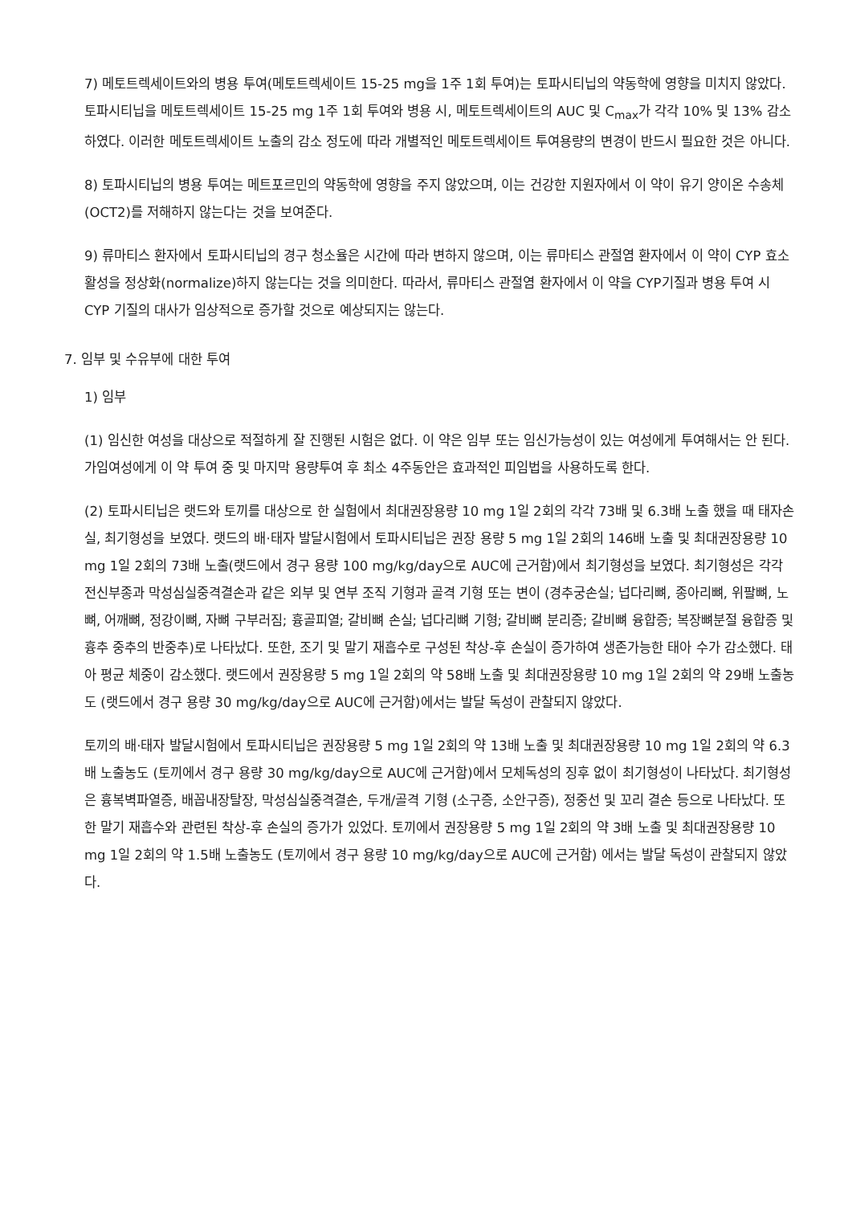7) 메토트렉세이트와의 병용 투여(메토트렉세이트 15-25 mg을 1주 1회 투여)는 토파시티닙의 약동학에 영향을 미치지 않았다. 토파시티닙을 메토트렉세이트 15-25 mg 1주 1회 투여와 병용 시, 메토트렉세이트의 AUC 및 C<sub>max</sub>가 각각 10% 및 13% 감소하였다. 이러한 메토트렉세이트 노출의 감소 정도에 따라 개별적인 메토트렉세이트 투여용량의 변경이 반드시 필요한 것은 아니다.
8) 토파시티닙의 병용 투여는 메트포르민의 약동학에 영향을 주지 않았으며, 이는 건강한 지원자에서 이 약이 유기 양이온 수송체(OCT2)를 저해하지 않는다는 것을 보여준다.
9) 류마티스 환자에서 토파시티닙의 경구 청소율은 시간에 따라 변하지 않으며, 이는 류마티스 관절염 환자에서 이 약이 CYP 효소 활성을 정상화(normalize)하지 않는다는 것을 의미한다. 따라서, 류마티스 관절염 환자에서 이 약을 CYP기질과 병용 투여 시 CYP 기질의 대사가 임상적으로 증가할 것으로 예상되지는 않는다.
7. 임부 및 수유부에 대한 투여
1) 임부
(1) 임신한 여성을 대상으로 적절하게 잘 진행된 시험은 없다. 이 약은 임부 또는 임신가능성이 있는 여성에게 투여해서는 안 된다. 가임여성에게 이 약 투여 중 및 마지막 용량투여 후 최소 4주동안은 효과적인 피임법을 사용하도록 한다.
(2) 토파시티닙은 랫드와 토끼를 대상으로 한 실험에서 최대권장용량 10 mg 1일 2회의 각각 73배 및 6.3배 노출 했을 때 태자손실, 최기형성을 보였다. 랫드의 배·태자 발달시험에서 토파시티닙은 권장 용량 5 mg 1일 2회의 146배 노출 및 최대권장용량 10 mg 1일 2회의 73배 노출(랫드에서 경구 용량 100 mg/kg/day으로 AUC에 근거함)에서 최기형성을 보였다. 최기형성은 각각 전신부종과 막성심실중격결손과 같은 외부 및 연부 조직 기형과 골격 기형 또는 변이 (경추궁손실; 넙다리뼈, 종아리뼈, 위팔뼈, 노뼈, 어깨뼈, 정강이뼈, 자뼈 구부러짐; 흉골피열; 갈비뼈 손실; 넙다리뼈 기형; 갈비뼈 분리증; 갈비뼈 융합증; 복장뼈분절 융합증 및 흉추 중추의 반중추)로 나타났다. 또한, 조기 및 말기 재흡수로 구성된 착상-후 손실이 증가하여 생존가능한 태아 수가 감소했다. 태아 평균 체중이 감소했다. 랫드에서 권장용량 5 mg 1일 2회의 약 58배 노출 및 최대권장용량 10 mg 1일 2회의 약 29배 노출농도 (랫드에서 경구 용량 30 mg/kg/day으로 AUC에 근거함)에서는 발달 독성이 관찰되지 않았다.
토끼의 배·태자 발달시험에서 토파시티닙은 권장용량 5 mg 1일 2회의 약 13배 노출 및 최대권장용량 10 mg 1일 2회의 약 6.3배 노출농도 (토끼에서 경구 용량 30 mg/kg/day으로 AUC에 근거함)에서 모체독성의 징후 없이 최기형성이 나타났다. 최기형성은 흉복벽파열증, 배꼽내장탈장, 막성심실중격결손, 두개/골격 기형 (소구증, 소안구증), 정중선 및 꼬리 결손 등으로 나타났다. 또한 말기 재흡수와 관련된 착상-후 손실의 증가가 있었다. 토끼에서 권장용량 5 mg 1일 2회의 약 3배 노출 및 최대권장용량 10 mg 1일 2회의 약 1.5배 노출농도 (토끼에서 경구 용량 10 mg/kg/day으로 AUC에 근거함) 에서는 발달 독성이 관찰되지 않았다.